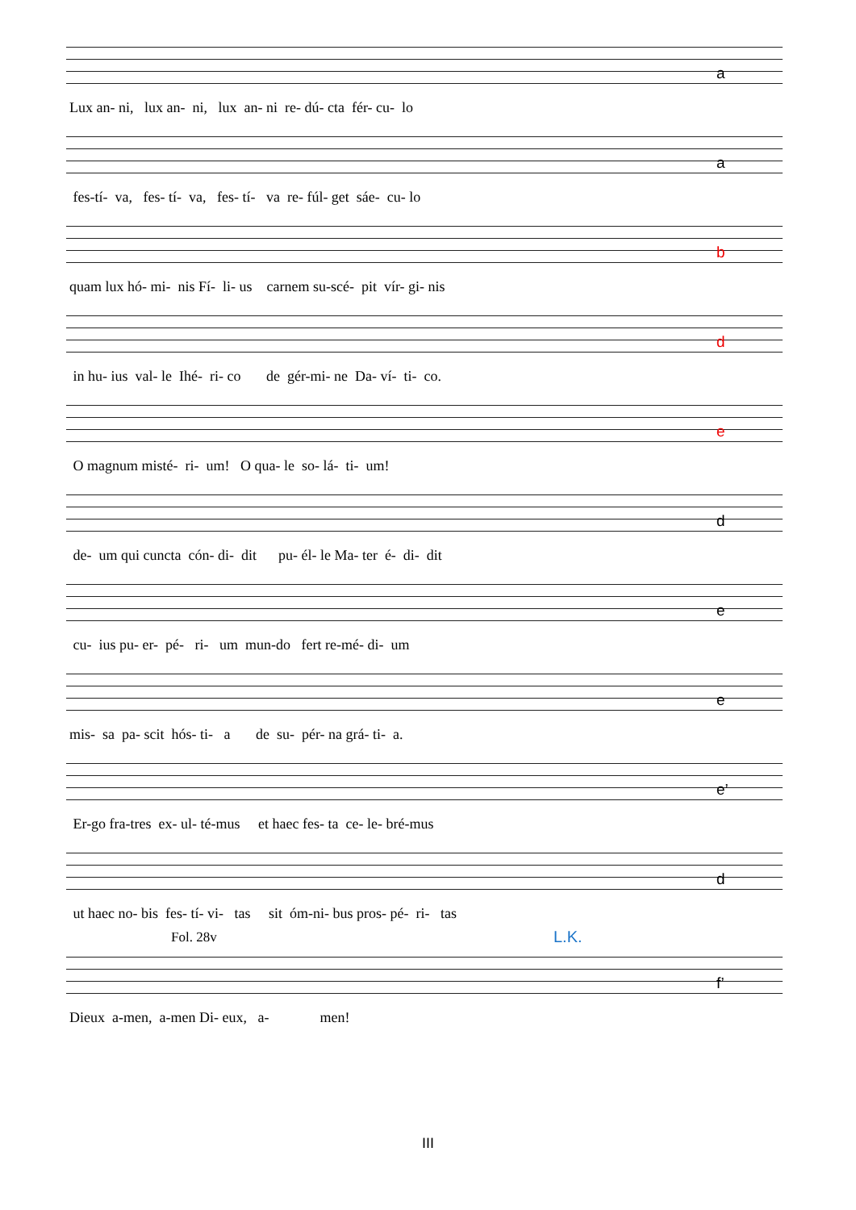Lux an- ni, lux an- ni, lux an- ni re- dú- cta fér- cu- lo
a
fes-tí- va, fes- tí- va, fes- tí- va re- fúl- get sáe- cu- lo
a
quam lux hó- mi- nis Fí- li- us carnem su-scé- pit vír- gi- nis
b
in hu- ius val- le Ihé- ri- co de gér-mi- ne Da- ví- ti- co.
d
O magnum misté- ri- um! O qua- le so- lá- ti- um!
e
de- um qui cuncta cón- di- dit pu- él- le Ma- ter é- di- dit
d
cu- ius pu- er- pé- ri- um mun-do fert re-mé- di- um
e
mis- sa pa- scit hós- ti- a de su- pér- na grá- ti- a.
e
Er-go fra-tres ex- ul- té-mus et haec fes- ta ce- le- bré-mus
e’
ut haec no- bis fes- tí- vi- tas sit óm-ni- bus pros- pé- ri- tas
d
Fol. 28v L.K.
Dieux a-men, a-men Di- eux, a- men!
f’
III